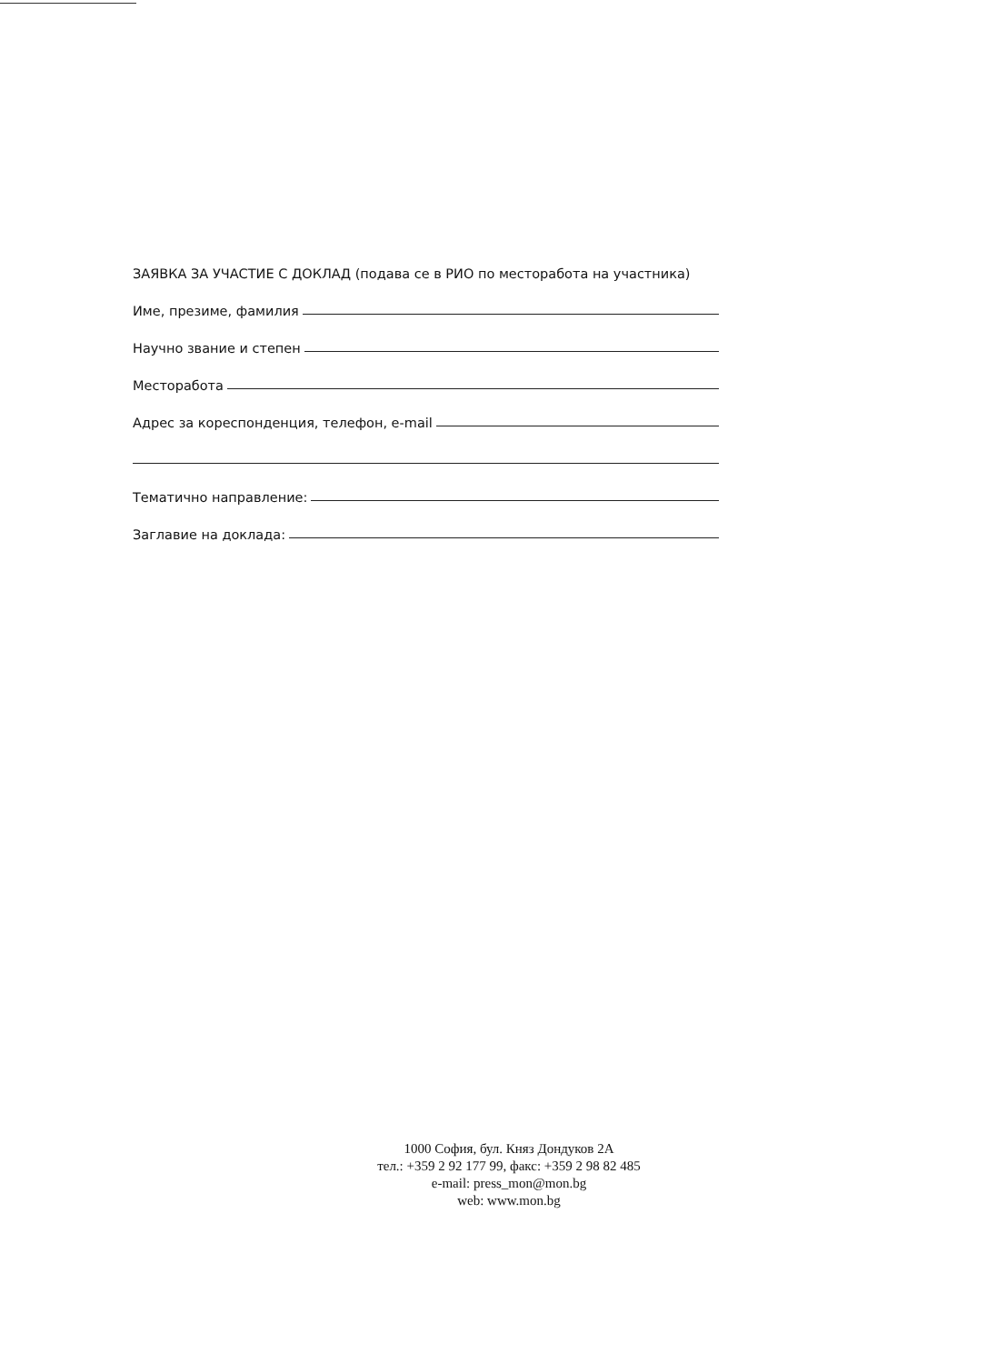ЗАЯВКА ЗА УЧАСТИЕ С ДОКЛАД (подава се в РИО по месторабота на участника)
Име, презиме, фамилия
Научно звание и степен
Месторабота
Адрес за кореспонденция, телефон, e-mail
Тематично направление:
Заглавие на доклада:
1000 София, бул. Княз Дондуков 2А
тел.: +359 2 92 177 99, факс: +359 2 98 82 485
e-mail: press_mon@mon.bg
web: www.mon.bg